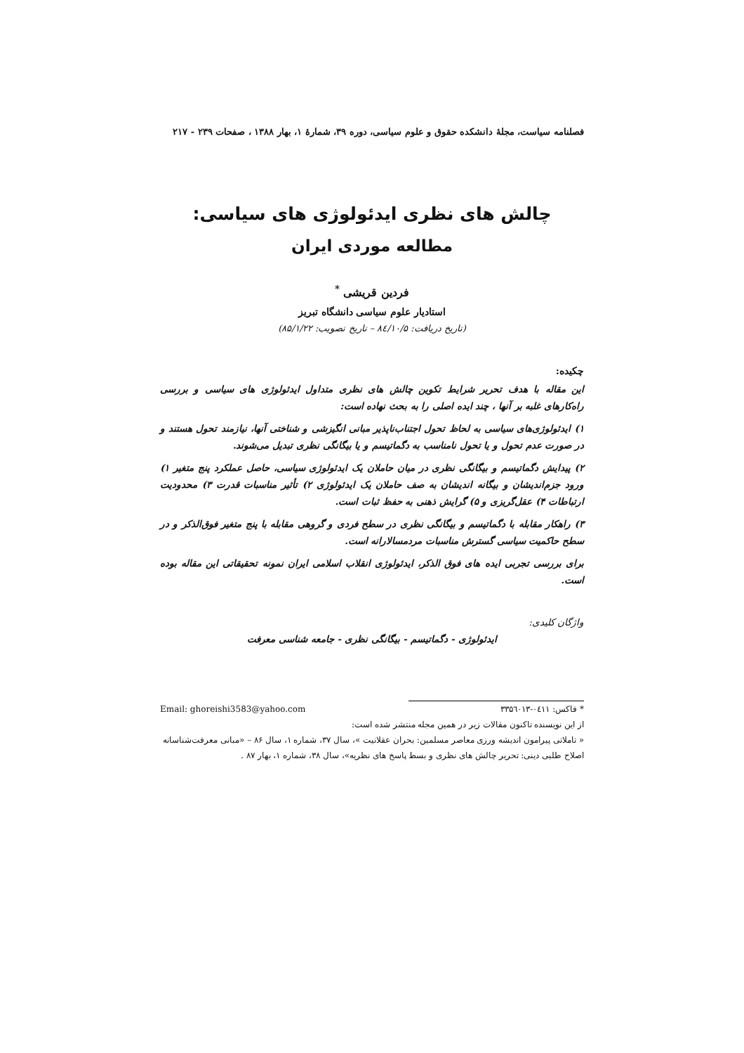فصلنامه سیاست، مجلهٔ دانشکده حقوق و علوم سیاسی، دوره ۳۹، شمارهٔ ۱، بهار ۱۳۸۸ ، صفحات ۲۳۹ - ۲۱۷
چالش های نظری ایدئولوژی های سیاسی:
مطالعه موردی ایران
فردین قریشی <sup>*</sup>
استادیار علوم سیاسی دانشگاه تبریز
(تاریخ دریافت: ۸٤/۱۰/۵ – تاریخ تصویب: ۸۵/۱/۲۲)
چکیده:
این مقاله با هدف تحریر شرایط تکوین چالش های نظری متداول ایدئولوژی های سیاسی و بررسی راه‌کارهای غلبه بر آنها ، چند ایده اصلی را به بحث نهاده است:
۱) ایدئولوژی‌های سیاسی به لحاظ تحول اجتناب‌ناپذیر مبانی انگیزشی و شناختی آنها، نیازمند تحول هستند و در صورت عدم تحول و یا تحول نامناسب به دگماتیسم و یا بیگانگی نظری تبدیل می‌شوند.
۲) پیدایش دگماتیسم و بیگانگی نظری در میان حاملان یک ایدئولوژی سیاسی، حاصل عملکرد پنج متغیر ۱) ورود جزم‌اندیشان و بیگانه اندیشان به صف حاملان یک ایدئولوژی ۲) تأثیر مناسبات قدرت ۳) محدودیت ارتباطات ۴) عقل‌گریزی و ۵) گرایش ذهنی به حفظ ثبات است.
۳) راهکار مقابله با دگماتیسم و بیگانگی نظری در سطح فردی و گروهی مقابله با پنج متغیر فوق‌الذکر و در سطح حاکمیت سیاسی گسترش مناسبات مردمسالارانه است.
برای بررسی تجربی ایده های فوق الذکر، ایدئولوژی انقلاب اسلامی ایران نمونه تحقیقاتی این مقاله بوده است.
واژگان کلیدی:
ایدئولوژی - دگماتیسم - بیگانگی نظری - جامعه شناسی معرفت
* فاکس: ۰٤۱۱-۳۳۵٦۰۱۳ Email: ghoreishi3583@yahoo.com
از این نویسنده تاکنون مقالات زیر در همین مجله منتشر شده است:
« تاملاتی پیرامون اندیشه ورزی معاصر مسلمین: بحران عقلانیت »، سال ۳۷، شماره ۱، سال ۸۶ – «مبانی معرفت‌شناسانه اصلاح طلبی دینی: تحریر چالش های نظری و بسط پاسخ های نظریه»، سال ۳۸، شماره ۱، بهار ۸۷ .